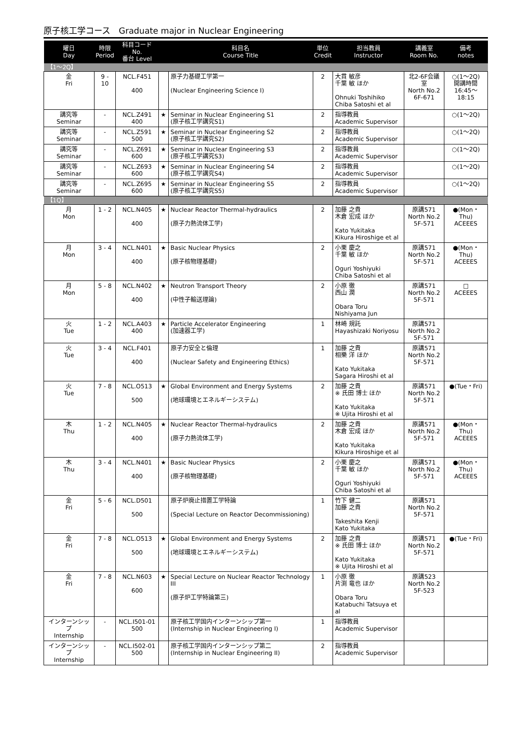原子核工学コース　Graduate major in Nuclear Engineering
| 曜日 Day | 時限 Period | 科目コード No. 番台 Level | | 科目名 Course Title | 単位 Credit | 担当教員 Instructor | 講義室 Room No. | 備考 notes |
| --- | --- | --- | --- | --- | --- | --- | --- | --- |
| 【1～2Q】 | | | | | | | | |
| 金 Fri | 9 - 10 | NCL.F451 400 | | 原子力基礎工学第一 (Nuclear Engineering Science I) | 2 | 大貫 敏彦 千葉 敏 ほか Ohnuki Toshihiko Chiba Satoshi et al | 北2-6F会議室 North No.2 6F-671 | ○(1～2Q) 開講時間 16:45～18:15 |
| 講究等 Seminar | - | NCL.Z491 400 | ★ | Seminar in Nuclear Engineering S1 (原子核工学講究S1) | 2 | 指導教員 Academic Supervisor | | ○(1～2Q) |
| 講究等 Seminar | - | NCL.Z591 500 | ★ | Seminar in Nuclear Engineering S2 (原子核工学講究S2) | 2 | 指導教員 Academic Supervisor | | ○(1～2Q) |
| 講究等 Seminar | - | NCL.Z691 600 | ★ | Seminar in Nuclear Engineering S3 (原子核工学講究S3) | 2 | 指導教員 Academic Supervisor | | ○(1～2Q) |
| 講究等 Seminar | - | NCL.Z693 600 | ★ | Seminar in Nuclear Engineering S4 (原子核工学講究S4) | 2 | 指導教員 Academic Supervisor | | ○(1～2Q) |
| 講究等 Seminar | - | NCL.Z695 600 | ★ | Seminar in Nuclear Engineering S5 (原子核工学講究S5) | 2 | 指導教員 Academic Supervisor | | ○(1～2Q) |
| 【1Q】 | | | | | | | | |
| 月 Mon | 1 - 2 | NCL.N405 400 | ★ | Nuclear Reactor Thermal-hydraulics (原子力熱流体工学) | 2 | 加藤 之貴 木倉 宏成 ほか Kato Yukitaka Kikura Hiroshige et al | 原講571 North No.2 5F-571 | ●(Mon・Thu) ACEEES |
| 月 Mon | 3 - 4 | NCL.N401 400 | ★ | Basic Nuclear Physics (原子核物理基礎) | 2 | 小栗 慶之 千葉 敏 ほか Oguri Yoshiyuki Chiba Satoshi et al | 原講571 North No.2 5F-571 | ●(Mon・Thu) ACEEES |
| 月 Mon | 5 - 8 | NCL.N402 400 | ★ | Neutron Transport Theory (中性子輸送理論) | 2 | 小原 徹 西山 潤 Obara Toru Nishiyama Jun | 原講571 North No.2 5F-571 | □ ACEEES |
| 火 Tue | 1 - 2 | NCL.A403 400 | ★ | Particle Accelerator Engineering (加速器工学) | 1 | 林崎 規託 Hayashizaki Noriyosu | 原講571 North No.2 5F-571 | |
| 火 Tue | 3 - 4 | NCL.F401 400 | | 原子力安全と倫理 (Nuclear Safety and Engineering Ethics) | 1 | 加藤 之貴 相樂 洋 ほか Kato Yukitaka Sagara Hiroshi et al | 原講571 North No.2 5F-571 | |
| 火 Tue | 7 - 8 | NCL.O513 500 | ★ | Global Environment and Energy Systems (地球環境とエネルギーシステム) | 2 | 加藤 之貴 ※ 氏田 博士 ほか Kato Yukitaka ※ Ujita Hiroshi et al | 原講571 North No.2 5F-571 | ●(Tue・Fri) |
| 木 Thu | 1 - 2 | NCL.N405 400 | ★ | Nuclear Reactor Thermal-hydraulics (原子力熱流体工学) | 2 | 加藤 之貴 木倉 宏成 ほか Kato Yukitaka Kikura Hiroshige et al | 原講571 North No.2 5F-571 | ●(Mon・Thu) ACEEES |
| 木 Thu | 3 - 4 | NCL.N401 400 | ★ | Basic Nuclear Physics (原子核物理基礎) | 2 | 小栗 慶之 千葉 敏 ほか Oguri Yoshiyuki Chiba Satoshi et al | 原講571 North No.2 5F-571 | ●(Mon・Thu) ACEEES |
| 金 Fri | 5 - 6 | NCL.D501 500 | | 原子炉廃止措置工学特論 (Special Lecture on Reactor Decommissioning) | 1 | 竹下 健二 加藤 之貴 Takeshita Kenji Kato Yukitaka | 原講571 North No.2 5F-571 | |
| 金 Fri | 7 - 8 | NCL.O513 500 | ★ | Global Environment and Energy Systems (地球環境とエネルギーシステム) | 2 | 加藤 之貴 ※ 氏田 博士 ほか Kato Yukitaka ※ Ujita Hiroshi et al | 原講571 North No.2 5F-571 | ●(Tue・Fri) |
| 金 Fri | 7 - 8 | NCL.N603 600 | ★ | Special Lecture on Nuclear Reactor Technology III (原子炉工学特論第三) | 1 | 小原 徹 片渕 竜也 ほか Obara Toru Katabuchi Tatsuya et al | 原講523 North No.2 5F-523 | |
| インターンシップ Internship | - | NCL.I501-01 500 | | 原子核工学国内インターンシップ第一 (Internship in Nuclear Engineering I) | 1 | 指導教員 Academic Supervisor | | |
| インターンシップ Internship | - | NCL.I502-01 500 | | 原子核工学国内インターンシップ第二 (Internship in Nuclear Engineering II) | 2 | 指導教員 Academic Supervisor | | |